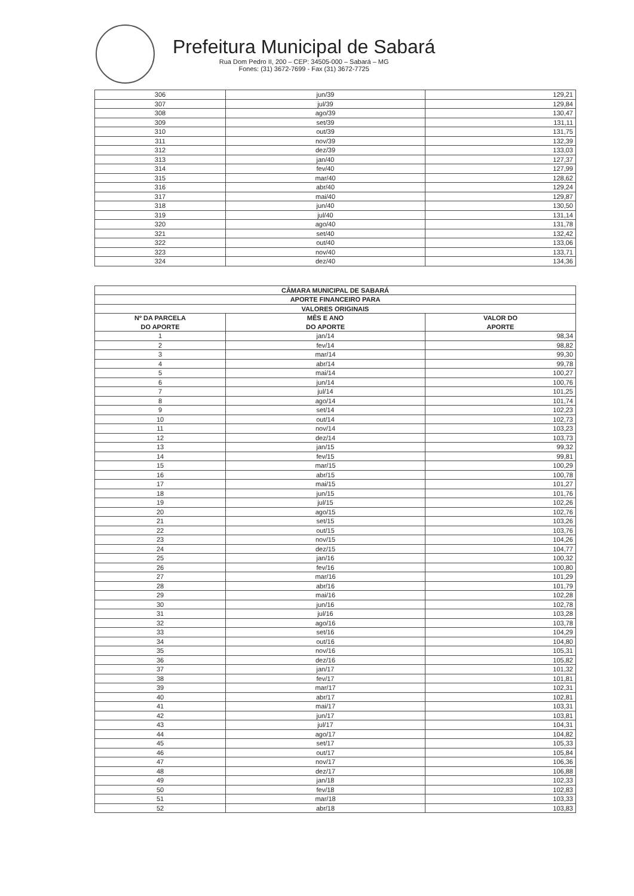Prefeitura Municipal de Sabará
Rua Dom Pedro II, 200 – CEP: 34505-000 – Sabará – MG
Fones: (31) 3672-7699 - Fax (31) 3672-7725
| 306 | jun/39 | 129,21 |
| 307 | jul/39 | 129,84 |
| 308 | ago/39 | 130,47 |
| 309 | set/39 | 131,11 |
| 310 | out/39 | 131,75 |
| 311 | nov/39 | 132,39 |
| 312 | dez/39 | 133,03 |
| 313 | jan/40 | 127,37 |
| 314 | fev/40 | 127,99 |
| 315 | mar/40 | 128,62 |
| 316 | abr/40 | 129,24 |
| 317 | mai/40 | 129,87 |
| 318 | jun/40 | 130,50 |
| 319 | jul/40 | 131,14 |
| 320 | ago/40 | 131,78 |
| 321 | set/40 | 132,42 |
| 322 | out/40 | 133,06 |
| 323 | nov/40 | 133,71 |
| 324 | dez/40 | 134,36 |
| CÂMARA MUNICIPAL DE SABARÁ | | |
| --- | --- | --- |
| APORTE FINANCEIRO PARA | | |
| VALORES ORIGINAIS | | |
| Nº DA PARCELA DO APORTE | MÊS E ANO DO APORTE | VALOR DO APORTE |
| 1 | jan/14 | 98,34 |
| 2 | fev/14 | 98,82 |
| 3 | mar/14 | 99,30 |
| 4 | abr/14 | 99,78 |
| 5 | mai/14 | 100,27 |
| 6 | jun/14 | 100,76 |
| 7 | jul/14 | 101,25 |
| 8 | ago/14 | 101,74 |
| 9 | set/14 | 102,23 |
| 10 | out/14 | 102,73 |
| 11 | nov/14 | 103,23 |
| 12 | dez/14 | 103,73 |
| 13 | jan/15 | 99,32 |
| 14 | fev/15 | 99,81 |
| 15 | mar/15 | 100,29 |
| 16 | abr/15 | 100,78 |
| 17 | mai/15 | 101,27 |
| 18 | jun/15 | 101,76 |
| 19 | jul/15 | 102,26 |
| 20 | ago/15 | 102,76 |
| 21 | set/15 | 103,26 |
| 22 | out/15 | 103,76 |
| 23 | nov/15 | 104,26 |
| 24 | dez/15 | 104,77 |
| 25 | jan/16 | 100,32 |
| 26 | fev/16 | 100,80 |
| 27 | mar/16 | 101,29 |
| 28 | abr/16 | 101,79 |
| 29 | mai/16 | 102,28 |
| 30 | jun/16 | 102,78 |
| 31 | jul/16 | 103,28 |
| 32 | ago/16 | 103,78 |
| 33 | set/16 | 104,29 |
| 34 | out/16 | 104,80 |
| 35 | nov/16 | 105,31 |
| 36 | dez/16 | 105,82 |
| 37 | jan/17 | 101,32 |
| 38 | fev/17 | 101,81 |
| 39 | mar/17 | 102,31 |
| 40 | abr/17 | 102,81 |
| 41 | mai/17 | 103,31 |
| 42 | jun/17 | 103,81 |
| 43 | jul/17 | 104,31 |
| 44 | ago/17 | 104,82 |
| 45 | set/17 | 105,33 |
| 46 | out/17 | 105,84 |
| 47 | nov/17 | 106,36 |
| 48 | dez/17 | 106,88 |
| 49 | jan/18 | 102,33 |
| 50 | fev/18 | 102,83 |
| 51 | mar/18 | 103,33 |
| 52 | abr/18 | 103,83 |